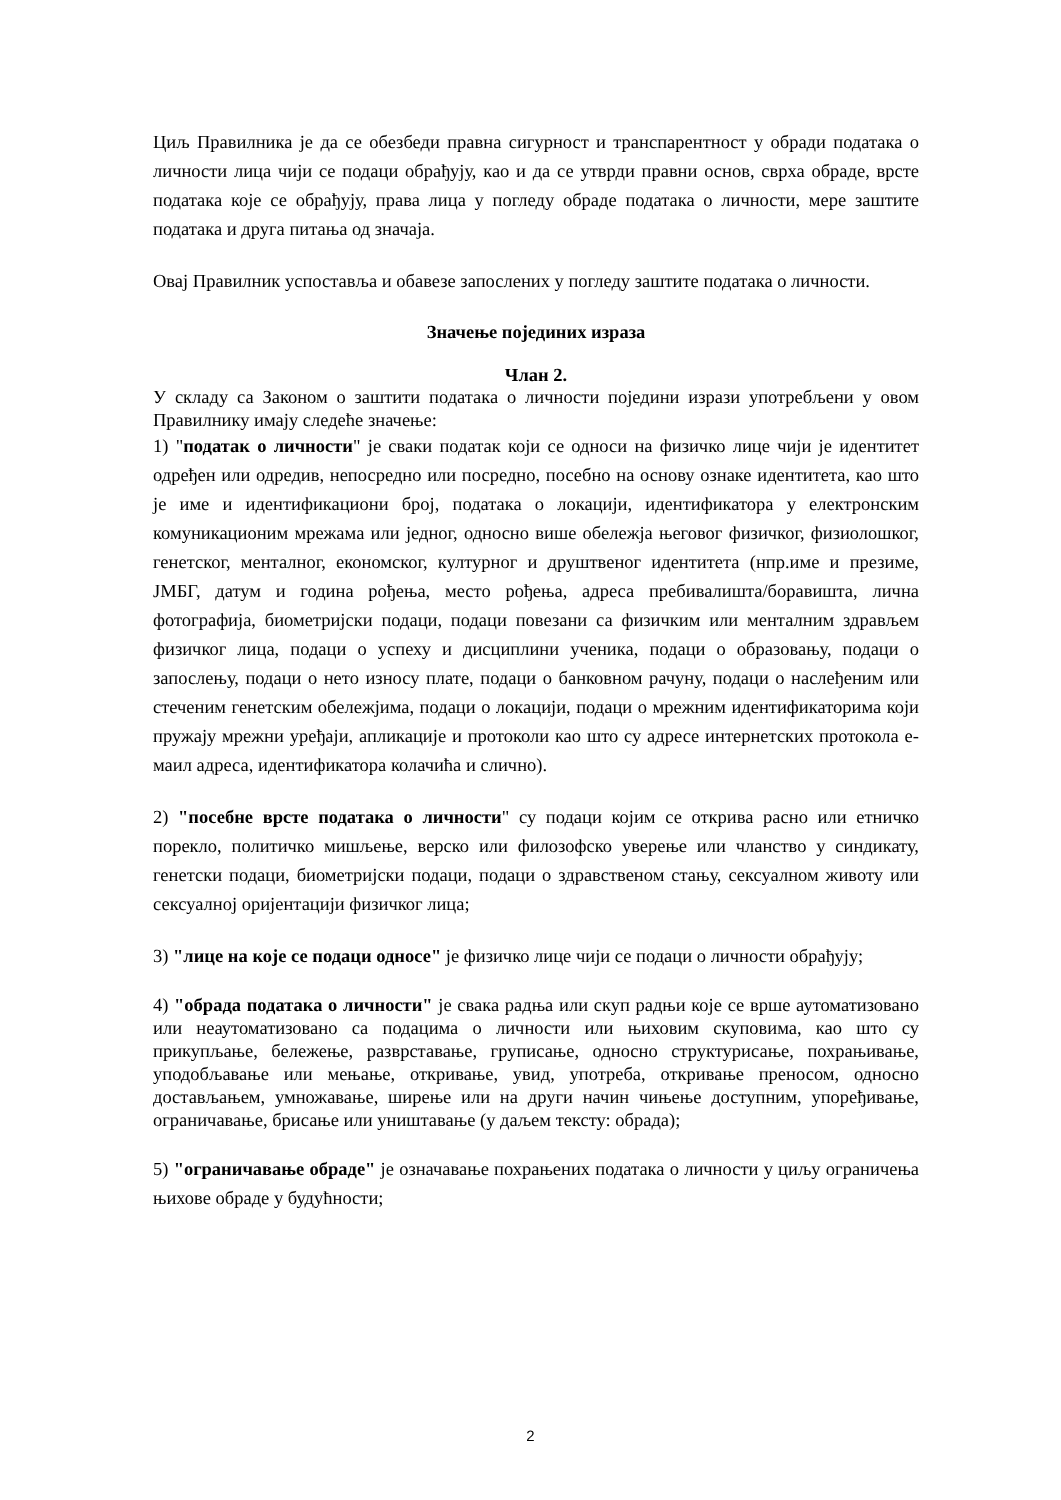Циљ Правилника је да се обезбеди правна сигурност и транспарентност у обради података о личности лица чији се подаци обрађују, као и да се утврди правни основ, сврха обраде, врсте података које се обрађују, права лица у погледу обраде података о личности, мере заштите података и друга питања од значаја.
Овај Правилник успоставља и обавезе запослених у погледу заштите података о личности.
Значење појединих израза
Члан 2.
У складу са Законом о заштити података о личности поједини изрази употребљени у овом Правилнику имају следеће значење:
1) "податак о личности" је сваки податак који се односи на физичко лице чији је идентитет одређен или одредив, непосредно или посредно, посебно на основу ознаке идентитета, као што је име и идентификациони број, података о локацији, идентификатора у електронским комуникационим мрежама или једног, односно више обележја његовог физичког, физиолошког, генетског, менталног, економског, културног и друштвеног идентитета (нпр.име и презиме, ЈМБГ, датум и година рођења, место рођења, адреса пребивалишта/боравишта, лична фотографија, биометријски подаци, подаци повезани са физичким или менталним здрављем физичког лица, подаци о успеху и дисциплини ученика, подаци о образовању, подаци о запослењу, подаци о нето износу плате, подаци о банковном рачуну, подаци о наслеђеним или стеченим генетским обележјима, подаци о локацији, подаци о мрежним идентификаторима који пружају мрежни уређаји, апликације и протоколи као што су адресе интернетских протокола е-маил адреса, идентификатора колачића и слично).
2) "посебне врсте података о личности" су подаци којим се открива расно или етничко порекло, политичко мишљење, верско или филозофско уверење или чланство у синдикату, генетски подаци, биометријски подаци, подаци о здравственом стању, сексуалном животу или сексуалној оријентацији физичког лица;
3) "лице на које се подаци односе" је физичко лице чији се подаци о личности обрађују;
4) "обрада података о личности" је свака радња или скуп радњи које се врше аутоматизовано или неаутоматизовано са подацима о личности или њиховим скуповима, као што су прикупљање, бележење, разврставање, груписање, односно структурисање, похрањивање, уподобљавање или мењање, откривање, увид, употреба, откривање преносом, односно достављањем, умножавање, ширење или на други начин чињење доступним, упоређивање, ограничавање, брисање или уништавање (у даљем тексту: обрада);
5) "ограничавање обраде" је означавање похрањених података о личности у циљу ограничења њихове обраде у будућности;
2